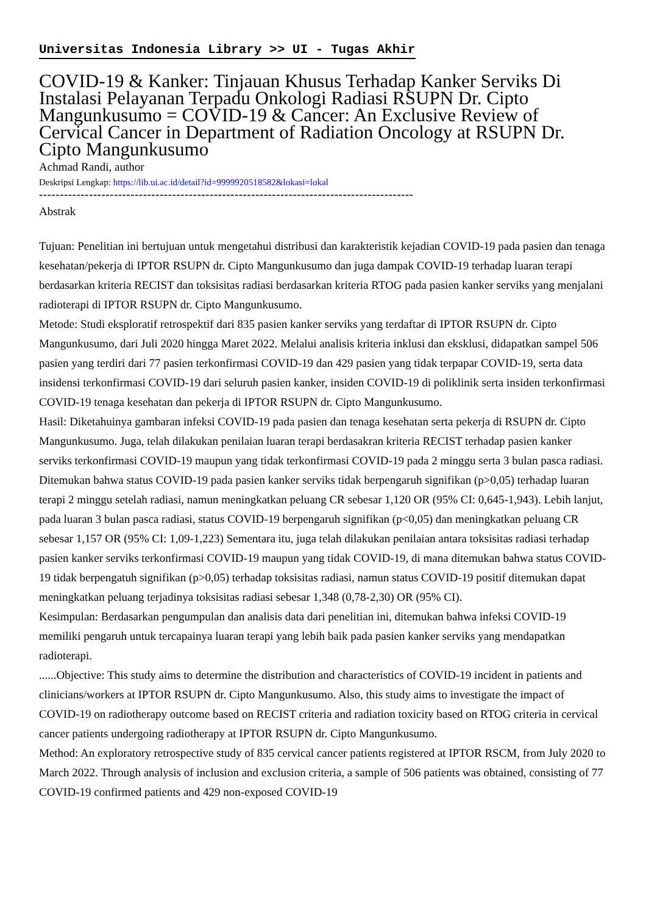Universitas Indonesia Library >> UI - Tugas Akhir
COVID-19 & Kanker: Tinjauan Khusus Terhadap Kanker Serviks Di Instalasi Pelayanan Terpadu Onkologi Radiasi RSUPN Dr. Cipto Mangunkusumo = COVID-19 & Cancer: An Exclusive Review of Cervical Cancer in Department of Radiation Oncology at RSUPN Dr. Cipto Mangunkusumo
Achmad Randi, author
Deskripsi Lengkap: https://lib.ui.ac.id/detail?id=9999920518582&lokasi=lokal
------------------------------------------------------------------------------------------
Abstrak
Tujuan: Penelitian ini bertujuan untuk mengetahui distribusi dan karakteristik kejadian COVID-19 pada pasien dan tenaga kesehatan/pekerja di IPTOR RSUPN dr. Cipto Mangunkusumo dan juga dampak COVID-19 terhadap luaran terapi berdasarkan kriteria RECIST dan toksisitas radiasi berdasarkan kriteria RTOG pada pasien kanker serviks yang menjalani radioterapi di IPTOR RSUPN dr. Cipto Mangunkusumo.
Metode: Studi eksploratif retrospektif dari 835 pasien kanker serviks yang terdaftar di IPTOR RSUPN dr. Cipto Mangunkusumo, dari Juli 2020 hingga Maret 2022. Melalui analisis kriteria inklusi dan eksklusi, didapatkan sampel 506 pasien yang terdiri dari 77 pasien terkonfirmasi COVID-19 dan 429 pasien yang tidak terpapar COVID-19, serta data insidensi terkonfirmasi COVID-19 dari seluruh pasien kanker, insiden COVID-19 di poliklinik serta insiden terkonfirmasi COVID-19 tenaga kesehatan dan pekerja di IPTOR RSUPN dr. Cipto Mangunkusumo.
Hasil: Diketahuinya gambaran infeksi COVID-19 pada pasien dan tenaga kesehatan serta pekerja di RSUPN dr. Cipto Mangunkusumo. Juga, telah dilakukan penilaian luaran terapi berdasakran kriteria RECIST terhadap pasien kanker serviks terkonfirmasi COVID-19 maupun yang tidak terkonfirmasi COVID-19 pada 2 minggu serta 3 bulan pasca radiasi. Ditemukan bahwa status COVID-19 pada pasien kanker serviks tidak berpengaruh signifikan (p>0,05) terhadap luaran terapi 2 minggu setelah radiasi, namun meningkatkan peluang CR sebesar 1,120 OR (95% CI: 0,645-1,943). Lebih lanjut, pada luaran 3 bulan pasca radiasi, status COVID-19 berpengaruh signifikan (p<0,05) dan meningkatkan peluang CR sebesar 1,157 OR (95% CI: 1,09-1,223) Sementara itu, juga telah dilakukan penilaian antara toksisitas radiasi terhadap pasien kanker serviks terkonfirmasi COVID-19 maupun yang tidak COVID-19, di mana ditemukan bahwa status COVID-19 tidak berpengatuh signifikan (p>0,05) terhadap toksisitas radiasi, namun status COVID-19 positif ditemukan dapat meningkatkan peluang terjadinya toksisitas radiasi sebesar 1,348 (0,78-2,30) OR (95% CI).
Kesimpulan: Berdasarkan pengumpulan dan analisis data dari penelitian ini, ditemukan bahwa infeksi COVID-19 memiliki pengaruh untuk tercapainya luaran terapi yang lebih baik pada pasien kanker serviks yang mendapatkan radioterapi.
......Objective: This study aims to determine the distribution and characteristics of COVID-19 incident in patients and clinicians/workers at IPTOR RSUPN dr. Cipto Mangunkusumo. Also, this study aims to investigate the impact of COVID-19 on radiotherapy outcome based on RECIST criteria and radiation toxicity based on RTOG criteria in cervical cancer patients undergoing radiotherapy at IPTOR RSUPN dr. Cipto Mangunkusumo.
Method: An exploratory retrospective study of 835 cervical cancer patients registered at IPTOR RSCM, from July 2020 to March 2022. Through analysis of inclusion and exclusion criteria, a sample of 506 patients was obtained, consisting of 77 COVID-19 confirmed patients and 429 non-exposed COVID-19